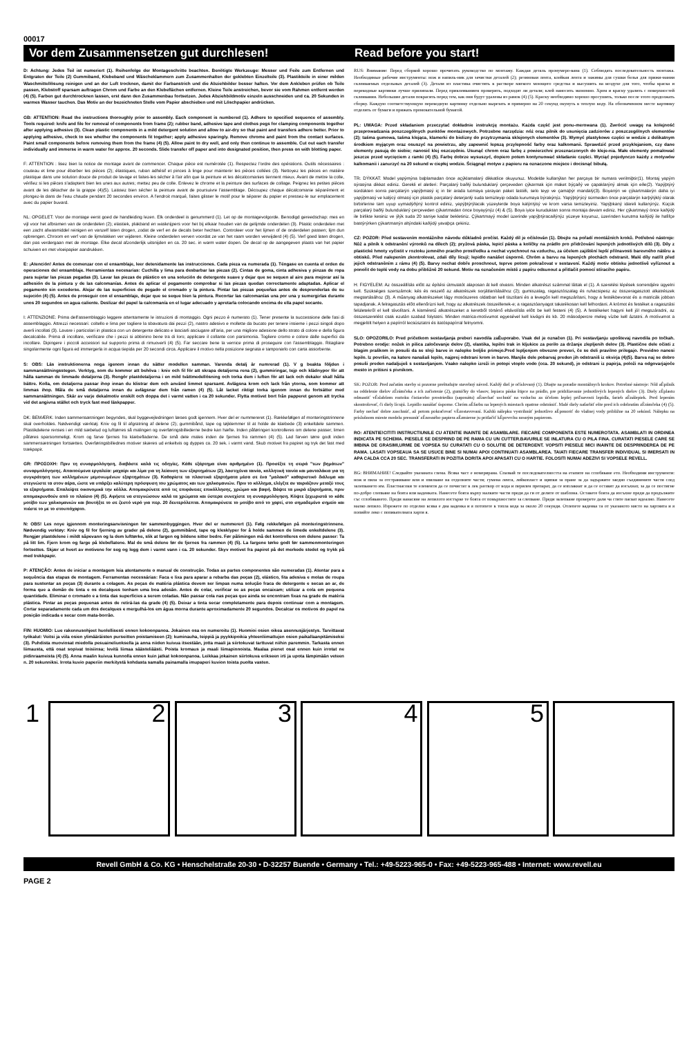00017
Vor dem Zusammensetzen gut durchlesen!
Read before you start!
D: Achtung: Jedes Teil ist numeriert (1). Reihenfolge der Montageschritte beachten. Benötigte Werkzeuge: Messer und Feile zum Entfernen und Entgraten der Teile (2) Gummiband, Klebeband und Wäscheklammern zum Zusammenhalten der geklebten Einzelteile (3). Plastikteile in einer milden Waschmittellösung reinigen und an der Luft trocknen, damit der Farbanstrich und die Abziehbilder besser haften. Vor dem Ankleben prüfen ob Teile passen, Klebstoff sparsam auftragen Chrom und Farbe an den Klebeflächen entfernen. Kleine Teile anstreichen, bevor sie vom Rahmen entfernt werden (4) (5). Farben gut durchtrocknen lassen, erst dann den Zusammenbau fortsetzen. Jedes Abziehbildmotiv einzeln ausschneiden und ca. 20 Sekunden in warmes Wasser tauchen. Das Motiv an der bezeichneten Stelle vom Papier abschieben und mit Löschpapier andrücken.
GB: ATTENTION: Read the instructions thoroughly prior to assembly. Each component is numbered (1). Adhere to specified sequence of assembly. Tools required: knife and file for removal of components from frame (2); rubber band, adhesive tape and clothes pegs for clamping components together after applying adhesive (3). Clean plastic components in a mild detergent solution and allow to air-dry so that paint and transfers adhere better. Prior to applying adhesive, check to see whether the components fit together; apply adhesive sparingly. Remove chrome and paint from the contact surfaces. Paint small components before removing them from the frame (4) (5). Allow paint to dry well, and only then continue to assemble. Cut out each transfer individually and immerse in warm water for approx. 20 seconds. Slide transfer off paper and into designated position, then press on with blotting paper.
F: ATTENTION : lisez bien la notice de montage avant de commencer. Chaque pièce est numérotée (1). Respectez l'ordre des opérations. Outils nécessaires : couteau et lime pour ébarber les pièces (2); élastiques, ruban adhésif et pinces à linge pour maintenir les pièces collées (3). Nettoyez les pièces en matière plastique dans une solution douce de produit de lavage et faites-les sécher à l'air afin que la peinture et les décalcomanies tiennent mieux. Avant de mettre la colle, vérifiez si les pièces s'adaptent bien les unes aux autres; mettez peu de colle. Enlevez le chrome et la peinture des surfaces de collage. Peignez les petites pièces avant de les détacher de la grappe (4)(5). Laissez bien sécher la peinture avant de poursuivre l'assemblage. Découpez chaque décalcomanie séparément et plongez-la dans de l'eau chaude pendant 20 secondes environ. A l'endroit marqué, faites glisser le motif pour le séparer du papier et pressez-le sur emplacement avec du papier buvard.
NL: OPGELET: Voor de montage eerst goed de handleiding lezen. Elk onderdeel is genummerd (1). Let op de montagevolgorde. Benodigd gereedschap: mes en vijl voor het afbramen van de onderdelen (2); elastiek, plakband en wasknijpers voor het bij elkaar houden van de gelijmde onderdelen (3). Plastic onderdelen met een zacht afwasmiddel reinigen en vanzelf laten drogen, zodat de verf en de decals beter hechten. Controleer voor het lijmen of de onderdelen passen; lijm dun opbrengen. Chroom en verf van de lijmvlakken ver wijderen. Kleine onderdelen verven voordat ze van het raam worden verwijderd (4) (5). Verf goed laten drogen, dan pas verdergaan met de montage. Elke decal afzonderlijk uitsnijden en ca. 20 sec. in warm water dopen. De decal op de aangegeven plaats van het papier schuiven en met vloeipapier aandrukken.
E: ¡Atención! Antes de comenzar con el ensamblaje, leer detenidamente las instrucciones. Cada pieza va numerada (1). Téngase en cuenta el orden de operaciones del ensamblaje. Herramientas necesarias: Cuchilla y lima para desbarbar las piezas (2). Cintas de goma, cinta adhesiva y pinzas de ropa para sujetar las piezas pegadas (3). Lavar las piezas de plástico en una solución de detergente suave y dejar que se sequen al aire para mejorar así la adhesión de la pintura y de las calcomanías. Antes de aplicar el pegamento comprobar si las piezas quedan correctamente adaptadas. Aplicar el pegamento sin excederse. Alejar de las superficies de pegado el cromado y la pintura. Pintar las piezas pequeñas antes de desprenderlas de su sujeción (4) (5). Antes de proseguir con el ensamblaje, dejar que se seque bien la pintura. Recortar las calcomanías una por una y sumergirlas durante unos 20 segundos en agua caliente. Deslizar del papel la calcomanía en el lugar adecuado y apretarla colocando encima de ella papel secante.
I: ATTENZIONE: Prima dell'assemblaggio leggere attentamente le istruzioni di montaggio. Ogni pezzo è numerato (1). Tener presente la successione delle fasi di assemblaggio. Attrezzi necessari: coltello e lima per togliere la sbavatura dai pezzi (2), nastro adesivo e mollette da bucato per tenere insieme i pezzi singoli dopo averli incollati (3). Lavare i particolari in plastica con un detergente delicato e lasciarli asciugare all'aria, per una migliore adesione dello strato di colore e della figura decalcabile. Prima di incollare, verificare che i pezzi si abbinino bene tra di loro; applicare il collante con parsimonia. Togliere cromo e colore dalle superfici da incollare. Dipingere i piccoli accessori sul supporto prima di rimuoverli (4) (5). Far seccare bene la vernice prima di proseguire con l'assemblaggio. Ritagliare singolarmente ogni figura ed immergerla in acqua tiepida per 20 secondi circa. Applicare il motivo nella posizione segnata e tamponarlo con carta assorbente.
S: OBS: Läs instruktionerna noga igenom innan du sätter modellen samman. Varenda detalj är numrerad (1). V g beakta följden i sammansättningsstegen. Verktyg, som du kommer att behöva : kniv och fil för att skrapa detaljerna rena (2), gummiringar, tejp och klädnypor för att hålla samman de limmade detaljerna (3). Rengör plastdetaljerna i en mild tvättmedellösning och torka dem i luften för att lack och dekaler skall hålla bättre. Kolla, om detaljerna passar ihop innan du klistrar dem och använd limmet sparsamt. Avlägsna krom och lack från ytorna, som kommer att limmas ihop. Måla de små detaljerna innan du avlägsnar dem från ramen (4) (5). Låt lacket riktigt torka igenom innan du fortsätter med sammansättningen. Skär av varje dekalmotiv enskilt och doppa det i varmt vatten i ca 20 sekunder. Flytta motivet bort från papperet genom att trycka vid det angivna stället och tryck fast med läskpapper.
DK: BEMÆRK: Inden sammensætningen begyndes, skal byggevejledningen læses godt igennem. Hver del er nummereret (1). Rækkefølgen af monteringstrinnene skal overholdes. Nødvendigt værktøj: Kniv og fil til afgratning af delene (2); gummibånd, tape og tøjklemmer til at holde de klæbede (3) enkeltdele sammen. Plastikdelene renses i en mild sæbelud og lufttørres så malingen og overføringsbillederne bedre kan hæfte. Inden påføringen kontrolleres om delene passer; limen påføres sparsommeligt. Krom og farve fjernes fra klæbefladerne. De små dele males inden de fjernes fra rammen (4) (5). Lad farven tørre godt inden sammensætningen fortsættes. Overføringsbillednes motiver skæres ud enkeltvis og dyppes ca. 20 sek. i varmt vand. Skub motivet fra papiret og tryk det fast med trækpapir.
GR: ΠΡΟΣΟΧΗ: Πριν τη συναρμολόγηση, διαβάστε καλά τις οδηγίες. Κάθε εξάρτημα είναι αριθμημένο (1). Προσέξτε τη σειρά "των βημάτων" συναρμολόγησης. Απαιτούμενα εργαλεία: μαχαίρι και λίμα για τη λείανση των εξαρτημάτων (2), λαστιχένια ταινία, κολλητική ταινία και μανταλάκια για τη συγκράτηση των κολλημένων μεμονωμένων εξαρτημάτων (3). Καθαρίστε τα πλαστικά εξαρτήματα μέσα σε ένα "μαλακό" καθαριστικό διάλυμα και στεγνώστε τα στον αέρα, ώστε να υπάρξει καλύτερη πρόσφυση του χρώματος και των χαλκομανιών. Πριν το κόλλημα, ελέγξτε αν ταιριάζουν μεταξύ τους τα εξαρτήματα. Επαλείψτε οικονομικά την κόλλα. Απομακρύνετε από τις επιφάνειες επικόλλησης, χρώμιο και βαφή. Βάψτε τα μικρά εξαρτήματα, πριν απομακρυνθούν από το πλαίσιο (4) (5). Αφήστε να στεγνώσουν καλά τα χρώματα και ύστερα συνεχίστε τη συναρμολόγηση. Κόψτε ξεχωριστά το κάθε μοτίβο των χαλκομανιών και βουτήξτε το σε ζεστό νερό για περ. 20 δευτερόλεπτα. Απομακρύνετε το μοτίβο από το χαρτί, στο σημαδεμένο σημείο και πιέστε το με το στουπόχαρτο.
N: OBS! Les noye igjennom monteringsanvisningen før sammenbyggingen. Hver del er nummerert (1). Følg rekkefølgen på monteringstrinnene. Nødvendig verktøy: Kniv og fil for fjerning av grader på delene (2), gummibånd, tape og klesklyper for å holde sammen de limede enkeltdelene (3). Rengjør plastdelene i mildt såpevann og la dem lufttørke, slik at fargen og bildene sitter bedre. Før pålimingen må det kontrolleres om delene passer: Ta på litt lim. Fjern krom og farge på klebeflatene. Mal de små delene før de fjernes fra rammen (4) (5). La fargene tørke godt før sammenmonteringen fortsettes. Skjær ut hvert av motivene for seg og legg dem i varmt vann i ca. 20 sekunder. Skyv motivet fra papiret på det merkede stedet og trykk på med trekkpapir.
P: ATENÇÃO: Antes de iniciar a montagem leia atentamente o manual de construção. Todas as partes componentes são numeradas (1). Atentar para a sequência das etapas de montagem. Ferramentas necessárias: Faca e lixa para aparar a rebarba das peças (2), elástico, fita adesiva e molas de roupa para sustentar as peças (3) durante a colagem. As peças de matéria plástica devem ser limpas numa solução fraca de detergente e secas ao ar, de forma que a demão de tinta e os decalques tenham uma boa adesão. Antes de colar, verificar se as peças encaixam; utilizar a cola em pequena quantidade. Eliminar o cromado e a tinta das superfícies a serem coladas. Não passar cola nas peças que ainda se encontram fixas na grade de matéria plástica. Pintar as peças pequenas antes de retirá-las da grade (4) (5). Deixar a tinta secar completamente para depois continuar com a montagem. Cortar separadamente cada um dos decalques e mergulhá-los em água morna durante aproximadamente 20 segundos. Decalcar os motivos do papel na posição indicada e secar com mata-borrão.
FIN: HUOMIO: Lue rakennusohjeet huolellisesti ennen kokoonpanoa. Jokainen osa on numeroitu (1). Huomioi osien oikea asennusjärjestys. Tarvittavat työkalut: Veitsi ja viila osien ylimääräisten purseitten poistamiseen (2); kuminauha, teippiä ja pyykkipoikia yhteenliimattujen osien paikallaanpitämiseksi (3). Puhdista muoviosat miedolla pesuaineliuoksella ja anna niiden kuivua itsestään, jotta maali ja siirtokuvat tarttuvat niihin paremmin. Tarkasta ennen liimausta, että osat sopivat toisiinsa; levitä liimaa säästeliäästi. Poista kromaus ja maali liimapinnoista. Maalaa pienet osat ennen kuin irrotat ne pidinraameista (4) (5). Anna maalin kuivua kunnolla ennen kuin jatkat kokoonpanoa. Leikkaa jokainen siirtokuva erikseen irti ja upota lämpimään veteen n. 20 sekunniksi. Irrota kuvio paperiin merkitystä kohdasta samalla painamalla imupaperi kuvion toista puolta vasten.
RUS: Внимание: Перед сборкой хорошо прочитать руководство по монтажу. Каждая деталь пронумеро-вана (1). Соблюдать последовательность монтажа. Необходимые рабочие инструменты: нож и напиль-ник для зачистки деталей (2); резиновая лента, клейкая лента и зажимы для сушки белья для прижи-мания склеиваемых отдельных деталей (3). Детали из пластика очистить в растворе мягкого моющего средства и высушить на воздухе для того, чтобы краска и переводные картинки лучше прилипали. Перед приклеиванием проверить, подходят ли детали; клей наносить экономно. Хром и краску удалить с поверхностей склеивания. Небольшие детали покрасить перед тем, как они будут удалены из рамок (4) (5). Краску необходимо хорошо просушить, только после этого продолжать сборку. Каждую соответствующую переводную картинку отдельно вырезать и примерно на 20 секунд окунуть в теплую воду. На обозначенном месте картинку отделить от бумаги и прижать промокательной бумагой.
PL: UWAGA: Przed składaniem przeczytać dokładnie instrukcję montażu. Każda część jest ponu-merowana (1). Zwrócić uwagę na kolejność przeprowadzania poszczególnych punktów montażowych. Potrzebne narzędzia: nóż oraz pilnik do usunięcia zadziorów z poszczególnych elementów (2); taśma gumowa, taśma klejąca, klamerki do bielizny do przytrzymania sklejonych elementów (3). Wymyć plastykowe części w wodzie z delikatnym środkiem myjącym oraz osuszyć na powietrzu, aby zapewnić lepszą przylepność farby oraz kalkomanii. Sprawdzić przed przyklejaniem, czy dane elementy pasują do siebie; nanosić klej oszczędnie. Usunąć chrom oraz farbę z powierzchni przeznaczonych do kleje-nia. Małe elementy pomalować jeszcze przed wycięciem z ramki (4) (5). Farbę dobrze wysuszyć, dopiero potem kontynuować składanie części. Wyciąć pojedynczo każdy z motywów kalkomanii i zanurzyć na 20 sekund w ciepłej wodzie. Ściągnąć motyw z papieru na oznaczone miejsce i docisnąć bibułą.
TR: DÝKKAT: Model yapýmýna baþlamadan önce açýklamalarý dikkatlice okuyunuz. Modelde kullanýlan her parçaya bir numara verilmiþtir(1). Montaj yapým sýrasýna dikkat ediniz. Gerekli el aletleri: Parçalarý baðlý bulunduklarý çerçeveden çýkarmak için maket býçaðý ve çapaklarýný almak için eðe(2). Yapýþtýrý sürdükten sonra parçalarýn yapýþmasý iç in bir arada tutmaya yarayan paket lastiði, selo teyp ve çamaþýr mandalý(3). Boyanýn ve çýkartmalarýn daha iyi yapýþmasý ve kalýcý olmasý için plastik parçalarý deterjanlý suda temizleyip odada kurumaya býrakýnýz. Yapýþtýrýcý sürmeden önce parçalarýn karþýlýklý olarak birbirlerine tam uyup uymadýðýný kontrol ediniz, yapýþtýrýlacak yüzeylerde boya kalýntýsý ve krom varsa temizleyiniz. Yapýþkaný idareli kullanýnýz. Küçük parçalarý baðlý bulunduklarý çerçeveden çýkartmadan önce boyayýnýz (4) & (5). Boya iyice kuruduktan sonra montaja devam ediniz. Her çýkartmayý önce kaðýdý ile birlikte kesiniz ve ýlýk suda 20 saniye kadar bekletiniz. Çýkartmayý model üzerinde yapýþtýracaðýnýz yüzeye koyunuz, üzerinden kurutma kaðýdý ile hafifçe bastýrýrken çýkartmanýn altýndaki kaðýdý yavaþça çekiniz.
CZ: POZOR: Před sestavením montážního návodu důkladně pročíst. Každý díl je očíslován (1). Dbejte na pořadí montážních kroků. Potřebné nástroje: Nůž a pilník k odstranění výronků na dílech (2); pryžová páska, lepicí páska a kolíčky na prádlo pro přidržování lepených jednotlivých dílů (3). Díly z plastické hmoty vyčistit v roztoku jemného pracího prostředku a nechat vyschnout na vzduchu, za účelem zajištění lepší přilnavosti barevného nátěru a obtisků. Před nalepením zkontrolovat, zdali díly lícují; lepidlo nanášet úsporně. Chróm a barvu na lepených plochách odstranit. Malé díly natřít před jejich odstraněním z rámu (4) (5). Barvy nechat dobře proschnout, teprve potom pokračovat v sestavení. Každý motiv obtisku jednotlivě vyříznout a ponořit do teplé vody na dobu přibližně 20 sekund. Motiv na označeném místě z papíru odsunout a přitlačit pomocí stíracího papíru.
H: FIGYELEM: Az összeállítás előtt az építési útmutatót alaposan át kell olvasni. Minden alkatrészt számmal láttak el (1). A szerelési lépések sorrendjére ügyelni kell. Szükséges szerszámok: kés és reszelő az alkatrészek sorjátlanításához (2); gumiszalag, ragasztószalag és ruhacsipesz az összeragasztott alkatrészek megtartásához (3). A műanyag alkatrészeket lágy mosószeres oldatban kell tisztítani és a levegőn kell megszárítani, hogy a festékbevonat és a matricák jobban tapadjanak. A felragasztás előtt ellenőrizni kell, hogy az alkatrészek összeillenek-e; a ragasztóanyagot takarékosan kell felhordani. A krómot és festéket a ragasztási felületekről el kell távolítani. A kisméretű alkatrészeket a keretből történő eltávolítás előtt be kell festeni (4) (5). A festékeket hagyni kell jól megszáradni, az összeszerelést csak ezután szabad folytatni. Minden matrica-motívumot egyesével kell kivágni és kb. 20 másodpercre meleg vízbe kell áztatni. A motívumot a megjelölt helyen a papírról lecsúsztatni és itatóspapírral felnyomni.
SLO: OPOZORILO: Pred pričetkom sestavljanja preberi navodila zaÈuporabo. Vsak del je označen (1). Pri sestavljanju upoštevaj navodila po točkah. Potrebno orodje: nožek in pilica zaločevanje delov (2), elastika, lepilni trak in kljukice za perilo za držanje zlepljenih delov (3). Plastične dele očisti z blagim praškom in posuši da se sloji barve in nalepke boljše primejo.Pred lepljenjem obvezno preveri, če se deli pravilno prilegajo. Previdno nanesi lepilo. Iz površin, na katere nanašaš lepilo, najprej odstrani krom in barvo. Manjše dele pobarvaj preden jih odstraniš iz okvirja (4)(5). Barva naj se dobro posuši preden nadaljuješ s sestavljanjem. Vsako nalepko izreži in potopi vtoplo vodo (cca. 20 sekund), jo odstrani iz papirja, položi na odgovarjajoče mesto in pritisni s pivnikom.
SK: POZOR: Pred začatím stavby si pozorne preštudujte stavebný návod. Každý diel je očíslovaný (1). Dbajte na poradie montážnych krokov. Potrebné nástroje: Nôž aÈpilník na oddelenie dielov zÈrámčeka a ich začistenie (2), gumičky do vlasov, lepiaca páska štipce na prádlo, pre pridržiavanie jednotlivých lepených dielov (3). Diely zÈplastu odmastiť vÈslabšom roztoku čistiaceho prostriedku (saponátu) aÈnechať uschnúť na vzduchu za účelom lepšej priľnavosti lepidla, farieb aÈnálepiek. Pred lepením skontrolovať, či diely lícujú. Lepidlo nanášať úsporne. Chróm aÈfarbu na lepených miestach opatrne odstrániť. Malé diely nafarbiť ešte pred ich odobratím zÈrámčeka (4) (5). Farby nechať dobre zaschnúť, až potom pokračovať vÈzostavovaní. Každú nálepku vystrihnúť jednotlivo aÈponoriť do vlažnej vody približne na 20 sekúnd. Nálepku na príslušnom mieste modelu presunúť zÈnosného papiera aÈzmierne ju pritlačiť kÈpovrchu nosným papierom.
RO: ATENTIE!CITITI INSTRUCTIUNILE CU ATENTIE INAINTE DE ASAMBLARE. FIECARE COMPONENTA ESTE NUMEROTATA. ASAMBLATI IN ORDINEA INDICATA PE SCHEMA. PIESELE SE DESPRIND DE PE RAMA CU UN CUTTER.BAVURILE SE INLATURA CU O PILA FINA. CURATATI PIESELE CARE SE IMBINA DE GRASIMI,URME DE VOPSEA SU CURATATI CU O SOLUTIE DE DETERGENT. VOPSITI PIESELE MICI INAINTE DE DESPRINDEREA DE PE RAMA. LASATI VOPSEAUA SA SE USUCE BINE SI NUMAI APOI CONTINUATI ASAMBLAREA. TAIATI FIECARE TRANSFER INDIVIDUAL SI IMERSATI IN APA CALDA CCA 20 SEC. TRANSFERATI IN POZITIA DORITA APOI APASATI CU O HARTIE. FOLOSITI NUMAI ADEZIVI SI VOPSELE REVELL.
BG: ВНИМАНИЕ! Следвайте указаната схема. Всяка част е номерирана. Спазвай те последователността на етапите на сглобяване ето. Необходими инструменти: нож и пила за отстраняване или и зпилване на отделните части; гумена лента, лейкопласт и щипки за пране за да задържите заедно съединените части след залепването им. Пластмасови те елементи да се почистат в лек разтвор от вода и перилен препарат, да се изплакнат и да се оставят да изсъхнат, за да се постигне по-добро слепване на боята или ваденката. Нанесете боята върху малките части преди да ги от делите от шаблона. Оставете боята да изсъхне преди да продължите със сглобяването. Преди нанасяне на лепилото изстъркe те боята от повърхностите за слепване. Преди залепване проверете дали ча стите пасват идеално. Нанесете малко лепило. Изрежете по отделно всяка е дна ваденка и я потопете в топла вода за около 20 секунди. Отлепете ваденка та от указаното място на хартията и я попийте леко с попивателната харти я.
1
2
3
4
5
Revell GmbH & Co. KG • Henschelstraße 20-30 • D-32257 Buende • Germany • Tel.: +49-5223-965-0 • Fax: +49-5223-965-488 • Internet: www.revell.eu
PAGE 2